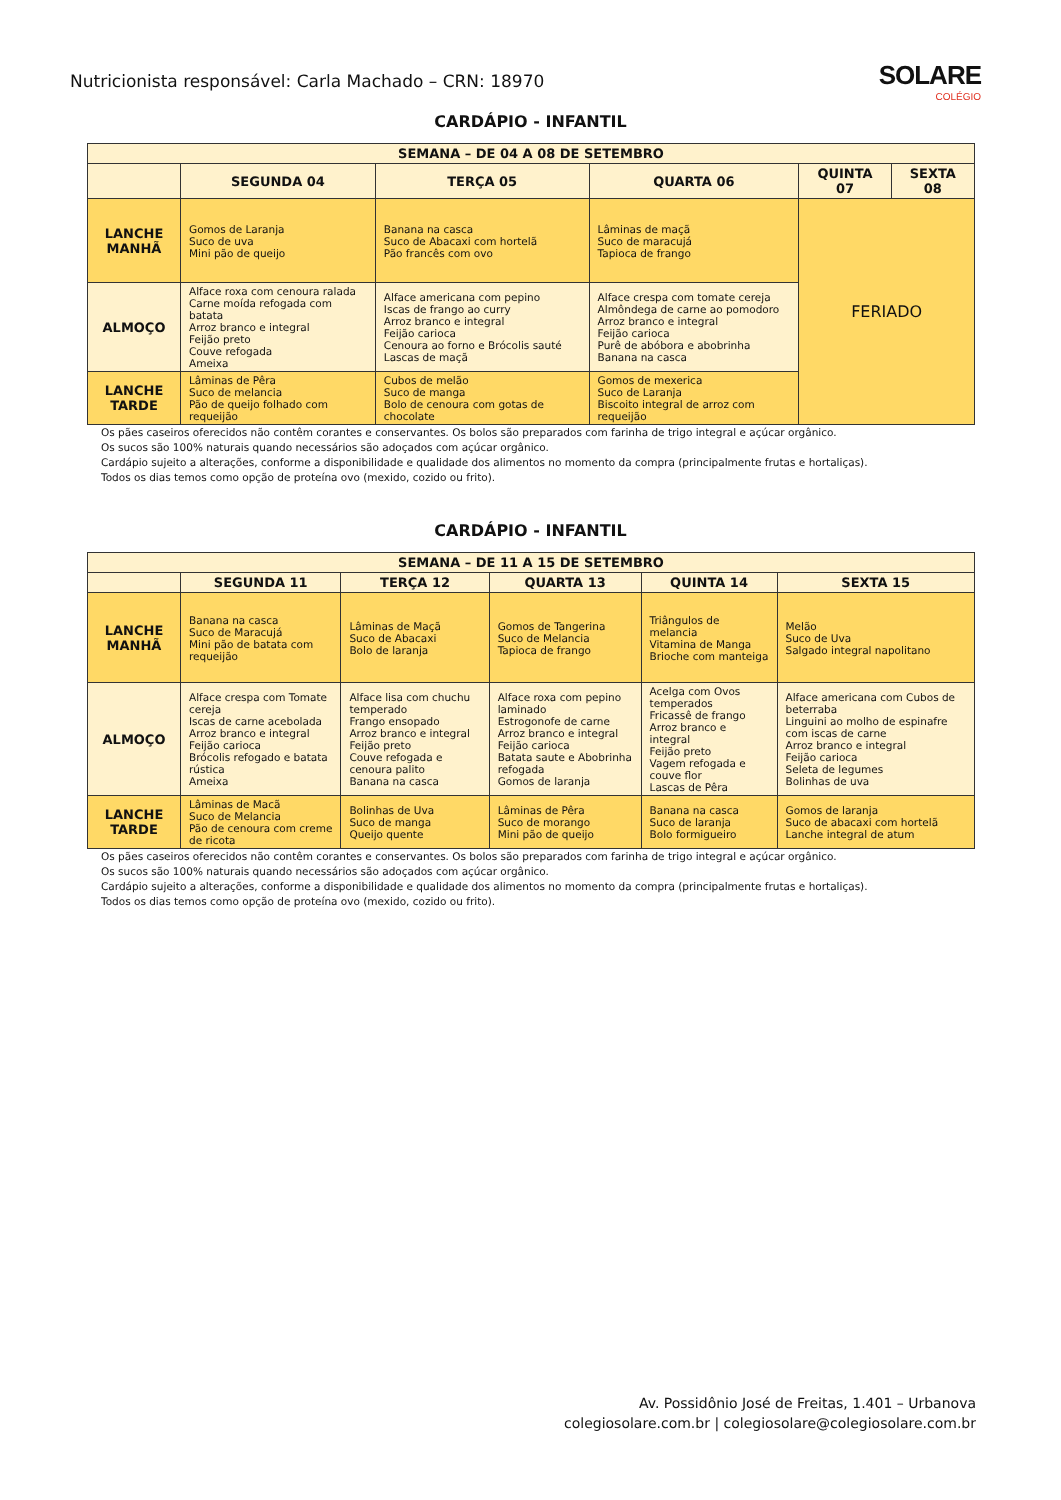Nutricionista responsável: Carla Machado – CRN: 18970
SOLARE
COLÉGIO
CARDÁPIO - INFANTIL
| SEMANA – DE 04 A 08 DE SETEMBRO | | | | | |
| --- | --- | --- | --- | --- | --- |
| | SEGUNDA 04 | TERÇA 05 | QUARTA 06 | QUINTA 07 | SEXTA 08 |
| LANCHE MANHÃ | Gomos de Laranja Suco de uva Mini pão de queijo | Banana na casca Suco de Abacaxi com hortelã Pão francês com ovo | Lâminas de maçã Suco de maracujá Tapioca de frango | FERIADO | |
| ALMOÇO | Alface roxa com cenoura ralada Carne moída refogada com batata Arroz branco e integral Feijão preto Couve refogada Ameixa | Alface americana com pepino Iscas de frango ao curry Arroz branco e integral Feijão carioca Cenoura ao forno e Brócolis sauté Lascas de maçã | Alface crespa com tomate cereja Almôndega de carne ao pomodoro Arroz branco e integral Feijão carioca Purê de abóbora e abobrinha Banana na casca | | |
| LANCHE TARDE | Lâminas de Pêra Suco de melancia Pão de queijo folhado com requeijão | Cubos de melão Suco de manga Bolo de cenoura com gotas de chocolate | Gomos de mexerica Suco de Laranja Biscoito integral de arroz com requeijão | | |
Os pães caseiros oferecidos não contêm corantes e conservantes. Os bolos são preparados com farinha de trigo integral e açúcar orgânico.
Os sucos são 100% naturais quando necessários são adoçados com açúcar orgânico.
Cardápio sujeito a alterações, conforme a disponibilidade e qualidade dos alimentos no momento da compra (principalmente frutas e hortaliças).
Todos os dias temos como opção de proteína ovo (mexido, cozido ou frito).
CARDÁPIO - INFANTIL
| SEMANA – DE 11 A 15 DE SETEMBRO | | | | | |
| --- | --- | --- | --- | --- | --- |
| | SEGUNDA 11 | TERÇA 12 | QUARTA 13 | QUINTA 14 | SEXTA 15 |
| LANCHE MANHÃ | Banana na casca Suco de Maracujá Mini pão de batata com requeijão | Lâminas de Maçã Suco de Abacaxi Bolo de laranja | Gomos de Tangerina Suco de Melancia Tapioca de frango | Triângulos de melancia Vitamina de Manga Brioche com manteiga | Melão Suco de Uva Salgado integral napolitano |
| ALMOÇO | Alface crespa com Tomate cereja Iscas de carne acebolada Arroz branco e integral Feijão carioca Brócolis refogado e batata rústica Ameixa | Alface lisa com chuchu temperado Frango ensopado Arroz branco e integral Feijão preto Couve refogada e cenoura palito Banana na casca | Alface roxa com pepino laminado Estrogonofe de carne Arroz branco e integral Feijão carioca Batata saute e Abobrinha refogada Gomos de laranja | Acelga com Ovos temperados Fricassê de frango Arroz branco e integral Feijão preto Vagem refogada e couve flor Lascas de Pêra | Alface americana com Cubos de beterraba Linguini ao molho de espinafre com iscas de carne Arroz branco e integral Feijão carioca Seleta de legumes Bolinhas de uva |
| LANCHE TARDE | Lâminas de Macã Suco de Melancia Pão de cenoura com creme de ricota | Bolinhas de Uva Suco de manga Queijo quente | Lâminas de Pêra Suco de morango Mini pão de queijo | Banana na casca Suco de laranja Bolo formigueiro | Gomos de laranja Suco de abacaxi com hortelã Lanche integral de atum |
Os pães caseiros oferecidos não contêm corantes e conservantes. Os bolos são preparados com farinha de trigo integral e açúcar orgânico.
Os sucos são 100% naturais quando necessários são adoçados com açúcar orgânico.
Cardápio sujeito a alterações, conforme a disponibilidade e qualidade dos alimentos no momento da compra (principalmente frutas e hortaliças).
Todos os dias temos como opção de proteína ovo (mexido, cozido ou frito).
Av. Possidônio José de Freitas, 1.401 – Urbanova
colegiosolare.com.br | colegiosolare@colegiosolare.com.br